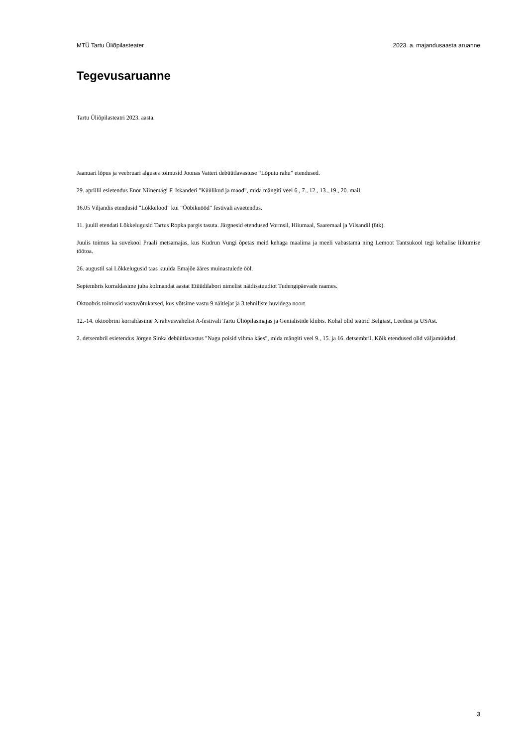MTÜ Tartu Üliõpilasteater 2023. a. majandusaasta aruanne
Tegevusaruanne
Tartu Üliõpilasteatri 2023. aasta.
Jaanuari lõpus ja veebruari alguses toimusid Joonas Vatteri debüütlavastuse “Lõputu rahu” etendused.
29. aprillil esietendus Enor Niinemägi F. Iskanderi "Küülikud ja maod", mida mängiti veel 6., 7., 12., 13., 19., 20. mail.
16.05 Viljandis etendusid "Lõkkelood" kui "Ööbikuööd" festivali avaetendus.
11. juulil etendati Lõkkelugusid Tartus Ropka pargis tasuta. Järgnesid etendused Vormsil, Hiiumaal, Saaremaal ja Vilsandil (6tk).
Juulis toimus ka suvekool Praali metsamajas, kus Kudrun Vungi õpetas meid kehaga maalima ja meeli vabastama ning Lemoot Tantsukool tegi kehalise liikumise töötoa.
26. augustil sai Lõkkelugusid taas kuulda Emajõe ääres muinastulede ööl.
Septembris korraldasime juba kolmandat aastat Etüüdilabori nimelist näidisstuudiot Tudengipäevade raames.
Oktoobris toimusid vastuvõtukatsed, kus võtsime vastu 9 näitlejat ja 3 tehniliste huvidega noort.
12.-14. oktoobrini korraldasime X rahvusvahelist A-festivali Tartu Üliõpilasmajas ja Genialistide klubis. Kohal olid teatrid Belgiast, Leedust ja USAst.
2. detsembril esietendus Jörgen Sinka debüütlavastus "Nagu poisid vihma käes", mida mängiti veel 9., 15. ja 16. detsembril. Kõik etendused olid väljamüüdud.
3